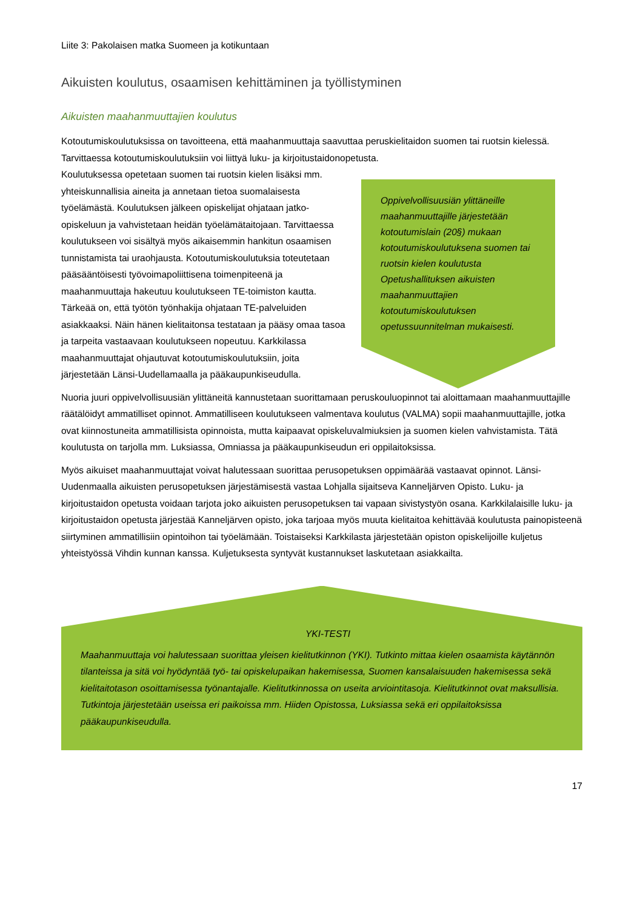Liite 3: Pakolaisen matka Suomeen ja kotikuntaan
Aikuisten koulutus, osaamisen kehittäminen ja työllistyminen
Aikuisten maahanmuuttajien koulutus
Kotoutumiskoulutuksissa on tavoitteena, että maahanmuuttaja saavuttaa peruskielitaidon suomen tai ruotsin kielessä. Tarvittaessa kotoutumiskoulutuksiin voi liittyä luku- ja kirjoitustaidonopetusta.
Koulutuksessa opetetaan suomen tai ruotsin kielen lisäksi mm. yhteiskunnallisia aineita ja annetaan tietoa suomalaisesta työelämästä. Koulutuksen jälkeen opiskelijat ohjataan jatko-opiskeluun ja vahvistetaan heidän työelämätaitojaan. Tarvittaessa koulutukseen voi sisältyä myös aikaisemmin hankitun osaamisen tunnistamista tai uraohjausta. Kotoutumiskoulutuksia toteutetaan pääsääntöisesti työvoimapoliittisena toimenpiteenä ja maahanmuuttaja hakeutuu koulutukseen TE-toimiston kautta. Tärkeää on, että työtön työnhakija ohjataan TE-palveluiden asiakkaaksi. Näin hänen kielitaitonsa testataan ja pääsy omaa tasoa ja tarpeita vastaavaan koulutukseen nopeutuu. Karkkilassa maahanmuuttajat ohjautuvat kotoutumiskoulutuksiin, joita järjestetään Länsi-Uudellamaalla ja pääkaupunkiseudulla.
Oppivelvollisuusiän ylittäneille maahanmuuttajille järjestetään kotoutumislain (20§) mukaan kotoutumiskoulutuksena suomen tai ruotsin kielen koulutusta Opetushallituksen aikuisten maahanmuuttajien kotoutumiskoulutuksen opetussuunnitelman mukaisesti.
Nuoria juuri oppivelvollisuusiän ylittäneitä kannustetaan suorittamaan peruskouluopinnot tai aloittamaan maahanmuuttajille räätälöidyt ammatilliset opinnot. Ammatilliseen koulutukseen valmentava koulutus (VALMA) sopii maahanmuuttajille, jotka ovat kiinnostuneita ammatillisista opinnoista, mutta kaipaavat opiskeluvalmiuksien ja suomen kielen vahvistamista. Tätä koulutusta on tarjolla mm. Luksiassa, Omniassa ja pääkaupunkiseudun eri oppilaitoksissa.
Myös aikuiset maahanmuuttajat voivat halutessaan suorittaa perusopetuksen oppimäärää vastaavat opinnot. Länsi-Uudenmaalla aikuisten perusopetuksen järjestämisestä vastaa Lohjalla sijaitseva Kanneljärven Opisto. Luku- ja kirjoitustaidon opetusta voidaan tarjota joko aikuisten perusopetuksen tai vapaan sivistystyön osana. Karkkilalaisille luku- ja kirjoitustaidon opetusta järjestää Kanneljärven opisto, joka tarjoaa myös muuta kielitaitoa kehittävää koulutusta painopisteenä siirtyminen ammatillisiin opintoihon tai työelämään. Toistaiseksi Karkkilasta järjestetään opiston opiskelijoille kuljetus yhteistyössä Vihdin kunnan kanssa. Kuljetuksesta syntyvät kustannukset laskutetaan asiakkailta.
YKI-TESTI
Maahanmuuttaja voi halutessaan suorittaa yleisen kielitutkinnon (YKI). Tutkinto mittaa kielen osaamista käytännön tilanteissa ja sitä voi hyödyntää työ- tai opiskelupaikan hakemisessa, Suomen kansalaisuuden hakemisessa sekä kielitaitotason osoittamisessa työnantajalle. Kielitutkinnossa on useita arviointitasoja. Kielitutkinnot ovat maksullisia. Tutkintoja järjestetään useissa eri paikoissa mm. Hiiden Opistossa, Luksiassa sekä eri oppilaitoksissa pääkaupunkiseudulla.
17